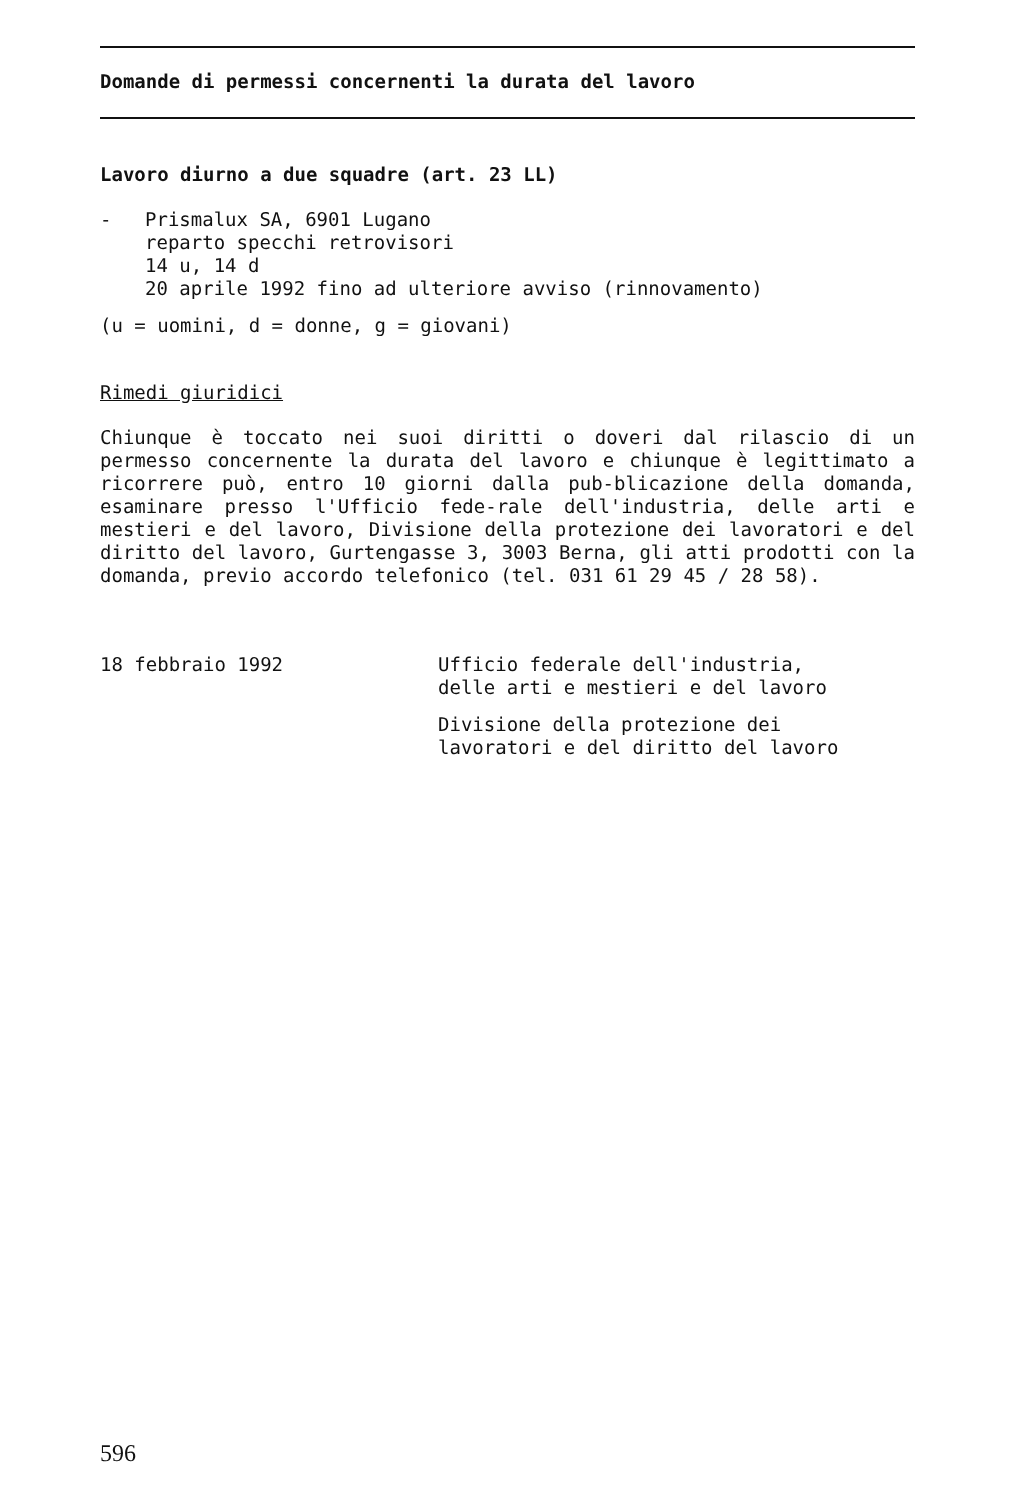Domande di permessi concernenti la durata del lavoro
Lavoro diurno a due squadre (art. 23 LL)
- Prismalux SA, 6901 Lugano
reparto specchi retrovisori
14 u, 14 d
20 aprile 1992 fino ad ulteriore avviso (rinnovamento)
(u = uomini, d = donne, g = giovani)
Rimedi giuridici
Chiunque è toccato nei suoi diritti o doveri dal rilascio di un permesso concernente la durata del lavoro e chiunque è legittimato a ricorrere può, entro 10 giorni dalla pub-blicazione della domanda, esaminare presso l'Ufficio fede-rale dell'industria, delle arti e mestieri e del lavoro, Divisione della protezione dei lavoratori e del diritto del lavoro, Gurtengasse 3, 3003 Berna, gli atti prodotti con la domanda, previo accordo telefonico (tel. 031 61 29 45 / 28 58).
18 febbraio 1992 Ufficio federale dell'industria,
delle arti e mestieri e del lavoro
Divisione della protezione dei
lavoratori e del diritto del lavoro
596